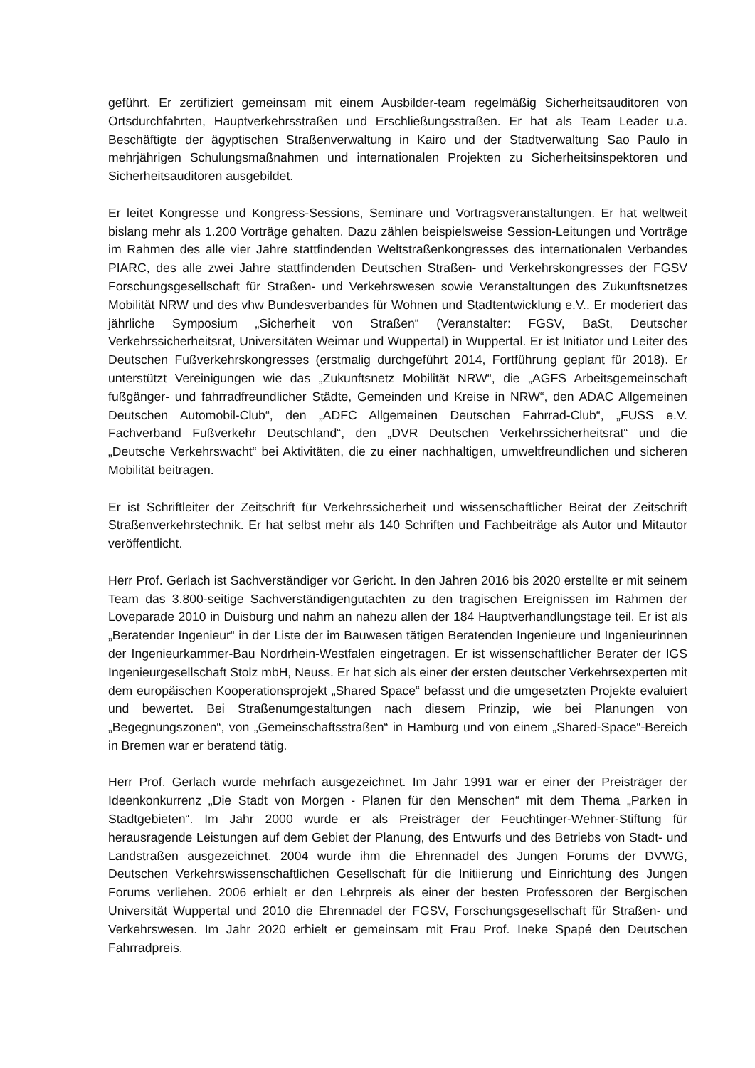geführt. Er zertifiziert gemeinsam mit einem Ausbilder-team regelmäßig Sicherheitsauditoren von Ortsdurchfahrten, Hauptverkehrsstraßen und Erschließungsstraßen. Er hat als Team Leader u.a. Beschäftigte der ägyptischen Straßenverwaltung in Kairo und der Stadtverwaltung Sao Paulo in mehrjährigen Schulungsmaßnahmen und internationalen Projekten zu Sicherheitsinspektoren und Sicherheitsauditoren ausgebildet.
Er leitet Kongresse und Kongress-Sessions, Seminare und Vortragsveranstaltungen. Er hat weltweit bislang mehr als 1.200 Vorträge gehalten. Dazu zählen beispielsweise Session-Leitungen und Vorträge im Rahmen des alle vier Jahre stattfindenden Weltstraßenkongresses des internationalen Verbandes PIARC, des alle zwei Jahre stattfindenden Deutschen Straßen- und Verkehrskongresses der FGSV Forschungsgesellschaft für Straßen- und Verkehrswesen sowie Veranstaltungen des Zukunftsnetzes Mobilität NRW und des vhw Bundesverbandes für Wohnen und Stadtentwicklung e.V.. Er moderiert das jährliche Symposium „Sicherheit von Straßen“ (Veranstalter: FGSV, BaSt, Deutscher Verkehrssicherheitsrat, Universitäten Weimar und Wuppertal) in Wuppertal. Er ist Initiator und Leiter des Deutschen Fußverkehrskongresses (erstmalig durchgeführt 2014, Fortführung geplant für 2018). Er unterstützt Vereinigungen wie das „Zukunftsnetz Mobilität NRW“, die „AGFS Arbeitsgemeinschaft fußgänger- und fahrradfreundlicher Städte, Gemeinden und Kreise in NRW“, den ADAC Allgemeinen Deutschen Automobil-Club“, den „ADFC Allgemeinen Deutschen Fahrrad-Club“, „FUSS e.V. Fachverband Fußverkehr Deutschland“, den „DVR Deutschen Verkehrssicherheitsrat“ und die „Deutsche Verkehrswacht“ bei Aktivitäten, die zu einer nachhaltigen, umweltfreundlichen und sicheren Mobilität beitragen.
Er ist Schriftleiter der Zeitschrift für Verkehrssicherheit und wissenschaftlicher Beirat der Zeitschrift Straßenverkehrstechnik. Er hat selbst mehr als 140 Schriften und Fachbeiträge als Autor und Mitautor veröffentlicht.
Herr Prof. Gerlach ist Sachverständiger vor Gericht. In den Jahren 2016 bis 2020 erstellte er mit seinem Team das 3.800-seitige Sachverständigengutachten zu den tragischen Ereignissen im Rahmen der Loveparade 2010 in Duisburg und nahm an nahezu allen der 184 Hauptverhandlungstage teil. Er ist als „Beratender Ingenieur“ in der Liste der im Bauwesen tätigen Beratenden Ingenieure und Ingenieurinnen der Ingenieurkammer-Bau Nordrhein-Westfalen eingetragen. Er ist wissenschaftlicher Berater der IGS Ingenieurgesellschaft Stolz mbH, Neuss. Er hat sich als einer der ersten deutscher Verkehrsexperten mit dem europäischen Kooperationsprojekt „Shared Space“ befasst und die umgesetzten Projekte evaluiert und bewertet. Bei Straßenumgestaltungen nach diesem Prinzip, wie bei Planungen von „Begegnungszonen“, von „Gemeinschaftsstraßen“ in Hamburg und von einem „Shared-Space“-Bereich in Bremen war er beratend tätig.
Herr Prof. Gerlach wurde mehrfach ausgezeichnet. Im Jahr 1991 war er einer der Preisträger der Ideenkonkurrenz „Die Stadt von Morgen - Planen für den Menschen“ mit dem Thema „Parken in Stadtgebieten“. Im Jahr 2000 wurde er als Preisträger der Feuchtinger-Wehner-Stiftung für herausragende Leistungen auf dem Gebiet der Planung, des Entwurfs und des Betriebs von Stadt- und Landstraßen ausgezeichnet. 2004 wurde ihm die Ehrennadel des Jungen Forums der DVWG, Deutschen Verkehrswissenschaftlichen Gesellschaft für die Initiierung und Einrichtung des Jungen Forums verliehen. 2006 erhielt er den Lehrpreis als einer der besten Professoren der Bergischen Universität Wuppertal und 2010 die Ehrennadel der FGSV, Forschungsgesellschaft für Straßen- und Verkehrswesen. Im Jahr 2020 erhielt er gemeinsam mit Frau Prof. Ineke Spapé den Deutschen Fahrradpreis.